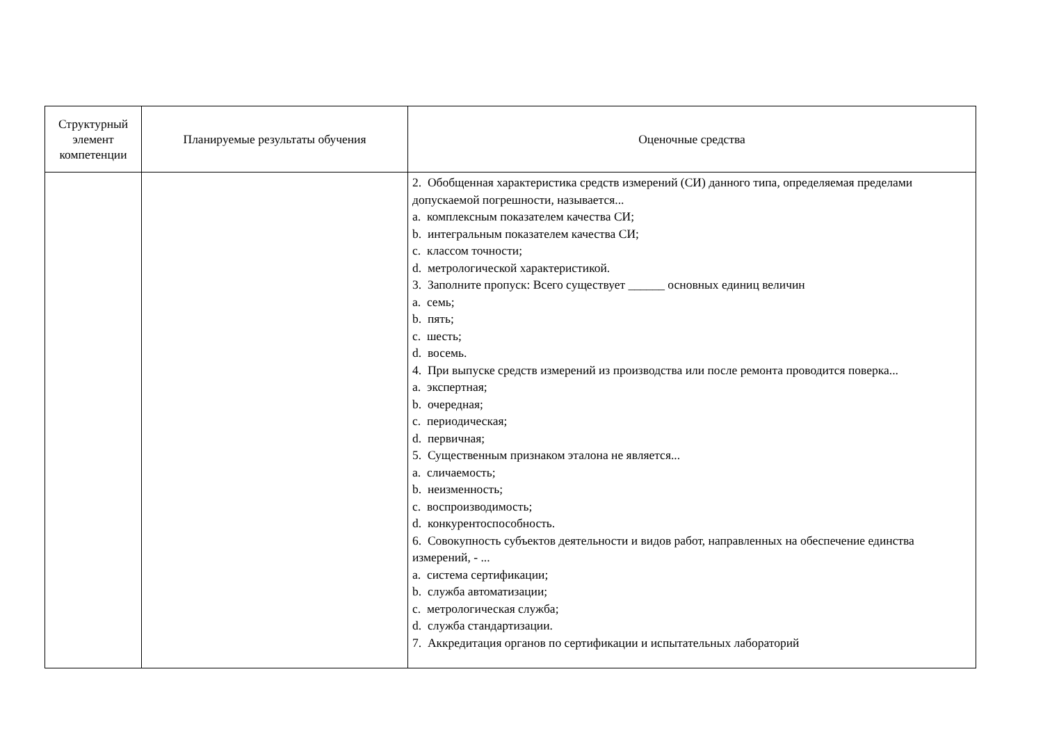| Структурный элемент компетенции | Планируемые результаты обучения | Оценочные средства |
| --- | --- | --- |
| | | 2. Обобщенная характеристика средств измерений (СИ) данного типа, определяемая пределами допускаемой погрешности, называется... a. комплексным показателем качества СИ; b. интегральным показателем качества СИ; c. классом точности; d. метрологической характеристикой. 3. Заполните пропуск: Всего существует ______ основных единиц величин a. семь; b. пять; c. шесть; d. восемь. 4. При выпуске средств измерений из производства или после ремонта проводится поверка... a. экспертная; b. очередная; c. периодическая; d. первичная; 5. Существенным признаком эталона не является... a. сличаемость; b. неизменность; c. воспроизводимость; d. конкурентоспособность. 6. Совокупность субъектов деятельности и видов работ, направленных на обеспечение единства измерений, - ... a. система сертификации; b. служба автоматизации; c. метрологическая служба; d. служба стандартизации. 7. Аккредитация органов по сертификации и испытательных лабораторий |